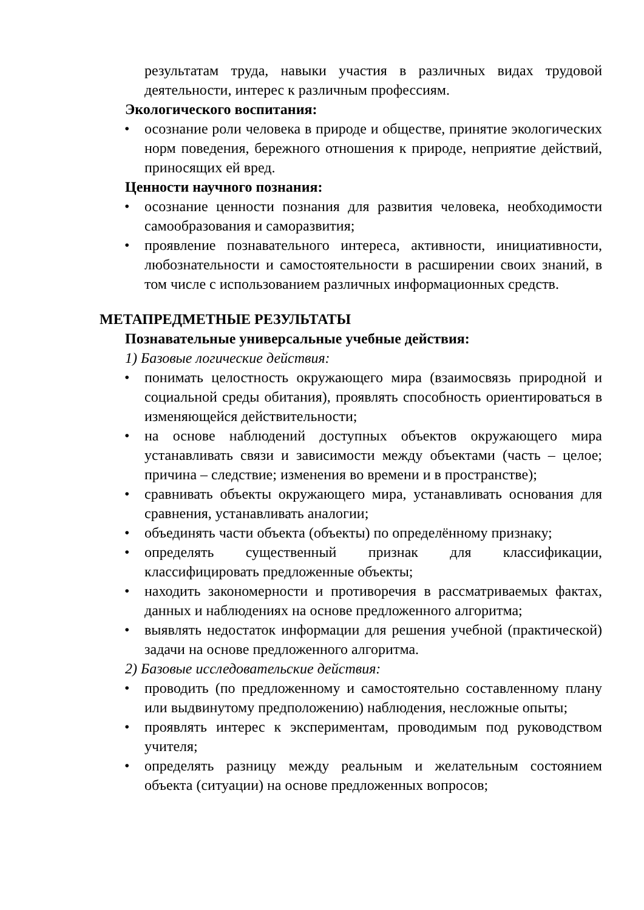результатам труда, навыки участия в различных видах трудовой деятельности, интерес к различным профессиям.
Экологического воспитания:
• осознание роли человека в природе и обществе, принятие экологических норм поведения, бережного отношения к природе, неприятие действий, приносящих ей вред.
Ценности научного познания:
• осознание ценности познания для развития человека, необходимости самообразования и саморазвития;
• проявление познавательного интереса, активности, инициативности, любознательности и самостоятельности в расширении своих знаний, в том числе с использованием различных информационных средств.
МЕТАПРЕДМЕТНЫЕ РЕЗУЛЬТАТЫ
Познавательные универсальные учебные действия:
1) Базовые логические действия:
• понимать целостность окружающего мира (взаимосвязь природной и социальной среды обитания), проявлять способность ориентироваться в изменяющейся действительности;
• на основе наблюдений доступных объектов окружающего мира устанавливать связи и зависимости между объектами (часть – целое; причина – следствие; изменения во времени и в пространстве);
• сравнивать объекты окружающего мира, устанавливать основания для сравнения, устанавливать аналогии;
• объединять части объекта (объекты) по определённому признаку;
• определять существенный признак для классификации, классифицировать предложенные объекты;
• находить закономерности и противоречия в рассматриваемых фактах, данных и наблюдениях на основе предложенного алгоритма;
• выявлять недостаток информации для решения учебной (практической) задачи на основе предложенного алгоритма.
2) Базовые исследовательские действия:
• проводить (по предложенному и самостоятельно составленному плану или выдвинутому предположению) наблюдения, несложные опыты;
• проявлять интерес к экспериментам, проводимым под руководством учителя;
• определять разницу между реальным и желательным состоянием объекта (ситуации) на основе предложенных вопросов;